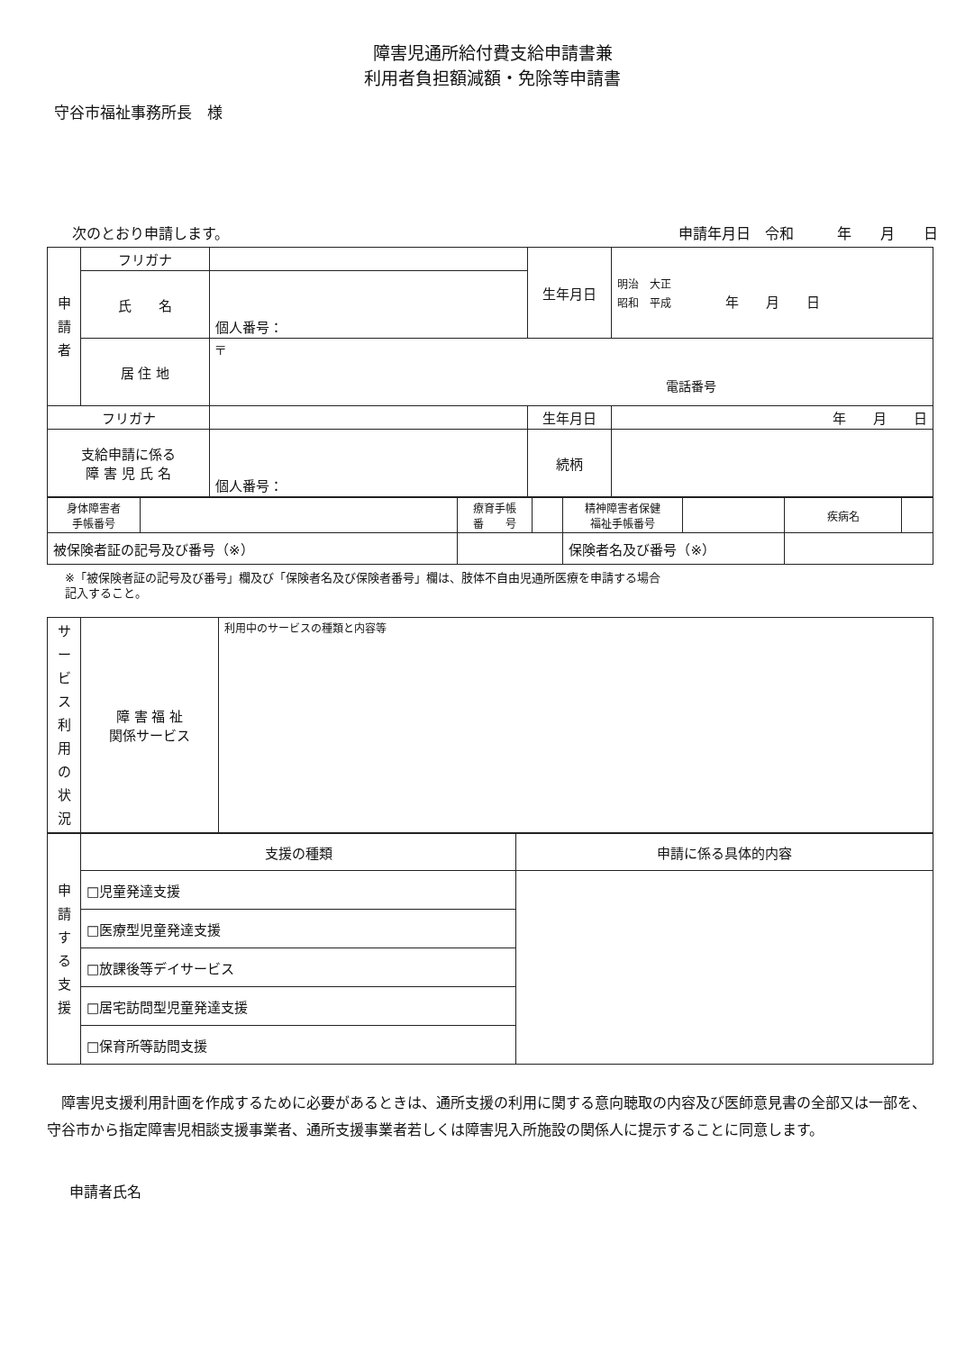障害児通所給付費支給申請書兼
利用者負担額減額・免除等申請書
守谷市福祉事務所長　様
次のとおり申請します。 申請年月日　令和　　　年　　月　　日
| 申 請 者 | フリガナ | | 生年月日 | 明治 大正 昭和 平成 年 月 日 |
| | 氏 名 | 個人番号： | | |
| | 居 住 地 | 〒 電話番号 | | |
| フリガナ | | | 生年月日 | 年 月 日 |
| 支給申請に係る 障 害 児 氏 名 | | 個人番号： | | |
| | | | 続柄 | |
| 身体障害者 手帳番号 | | 療育手帳 番 号 | | 精神障害者保健 福祉手帳番号 | | 疾病名 | |
| 被保険者証の記号及び番号（※） | | | | 保険者名及び番号（※） | | | |
※「被保険者証の記号及び番号」欄及び「保険者名及び保険者番号」欄は、肢体不自由児通所医療を申請する場合
記入すること。
| サ ー ビ ス 利 用 の 状 況 | 障 害 福 祉 関係サービス | 利用中のサービスの種類と内容等 |
| 申 請 す る 支 援 | 支援の種類 | 申請に係る具体的内容 |
| | □児童発達支援 | |
| | □医療型児童発達支援 | |
| | □放課後等デイサービス | |
| | □居宅訪問型児童発達支援 | |
| | □保育所等訪問支援 | |
障害児支援利用計画を作成するために必要があるときは、通所支援の利用に関する意向聴取の内容及び医師意見書の全部又は一部を、守谷市から指定障害児相談支援事業者、通所支援事業者若しくは障害児入所施設の関係人に提示することに同意します。
申請者氏名